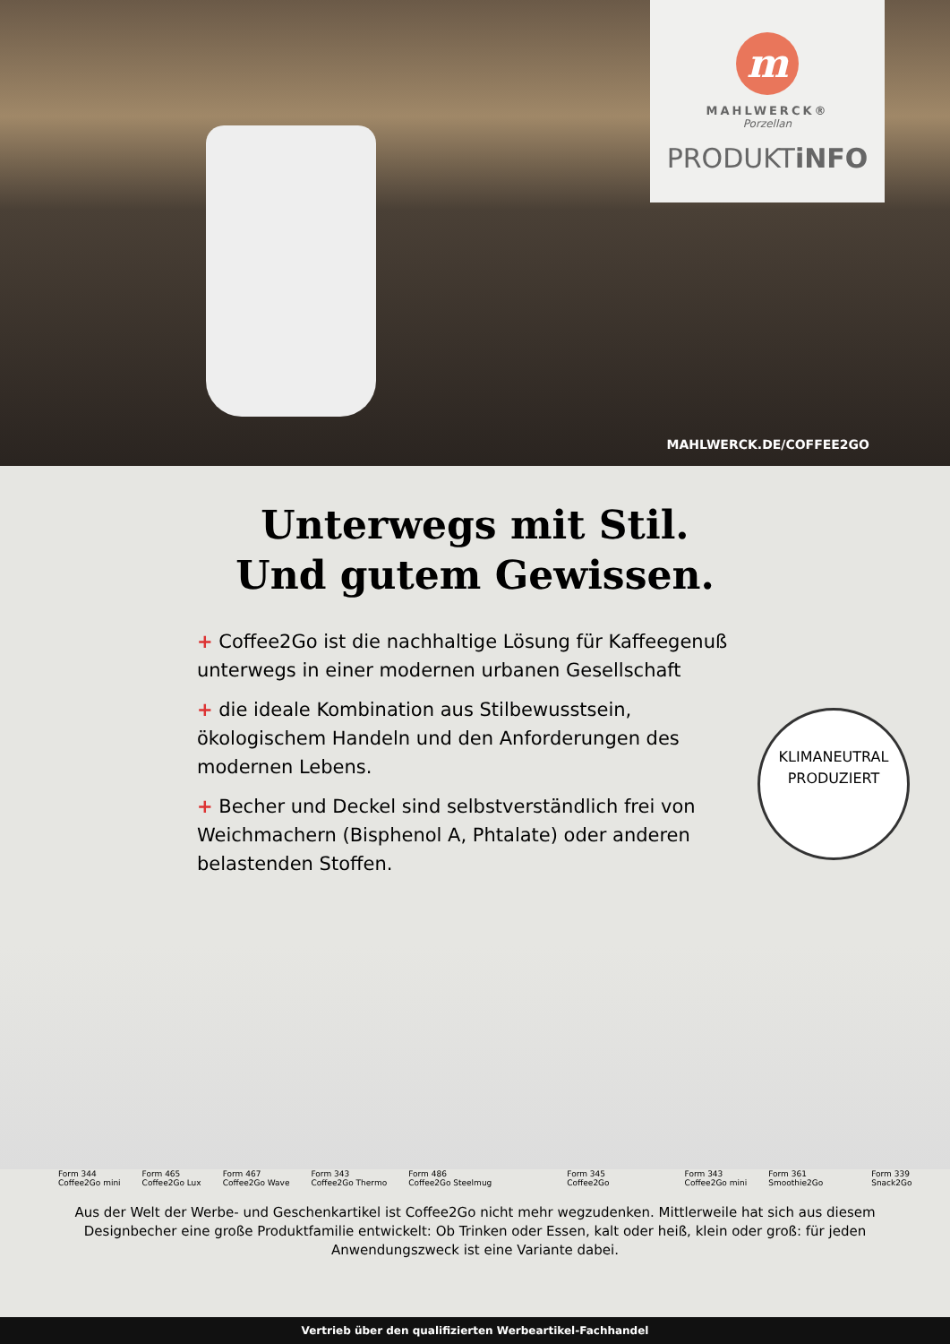m
MAHLWERCK®
Porzellan
PRODUKTiNFO
MAHLWERCK.DE/COFFEE2GO
Unterwegs mit Stil.
Und gutem Gewissen.
+ Coffee2Go ist die nachhaltige Lösung für Kaffeegenuß unterwegs in einer modernen urbanen Gesellschaft
+ die ideale Kombination aus Stilbewusstsein, ökologischem Handeln und den Anforderungen des modernen Lebens.
+ Becher und Deckel sind selbstverständlich frei von Weichmachern (Bisphenol A, Phtalate) oder anderen belastenden Stoffen.
KLIMANEUTRAL
PRODUZIERT
Form 344
Coffee2Go mini
Form 465
Coffee2Go Lux
Form 467
Coffee2Go Wave
Form 343
Coffee2Go Thermo
Form 486
Coffee2Go Steelmug
Form 345
Coffee2Go
Form 343
Coffee2Go mini
Form 361
Smoothie2Go
Form 339
Snack2Go
Aus der Welt der Werbe- und Geschenkartikel ist Coffee2Go nicht mehr wegzudenken. Mittlerweile hat sich aus diesem Designbecher eine große Produktfamilie entwickelt: Ob Trinken oder Essen, kalt oder heiß, klein oder groß: für jeden Anwendungszweck ist eine Variante dabei.
Vertrieb über den qualifizierten Werbeartikel-Fachhandel